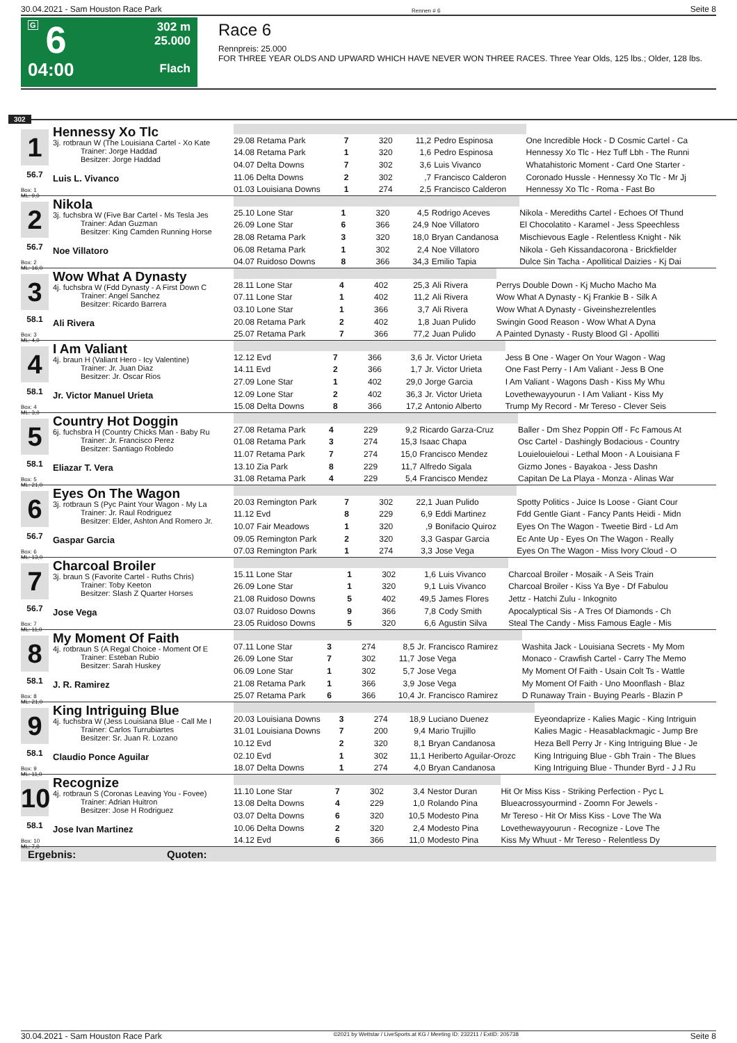30.04.2021 - Sam Houston Race Park Rennen # 6 Seite 8
G
6
04:00
302 m
25.000
Flach
Race 6
Rennpreis: 25.000
FOR THREE YEAR OLDS AND UPWARD WHICH HAVE NEVER WON THREE RACES. Three Year Olds, 125 lbs.; Older, 128 lbs.
302
1
56.7
Box: 1
ML: 9,0
Hennessy Xo Tlc
3j. rotbraun W (The Louisiana Cartel - Xo Kate
Trainer: Jorge Haddad
Besitzer: Jorge Haddad
Luis L. Vivanco
| 29.08 Retama Park | 7 | 320 | 11,2 | Pedro Espinosa | One Incredible Hock - D Cosmic Cartel - Ca |
| 14.08 Retama Park | 1 | 320 | 1,6 | Pedro Espinosa | Hennessy Xo Tlc - Hez Tuff Lbh - The Runni |
| 04.07 Delta Downs | 7 | 302 | 3,6 | Luis Vivanco | Whatahistoric Moment - Card One Starter - |
| 11.06 Delta Downs | 2 | 302 | ,7 | Francisco Calderon | Coronado Hussle - Hennessy Xo Tlc - Mr Jj |
| 01.03 Louisiana Downs | 1 | 274 | 2,5 | Francisco Calderon | Hennessy Xo Tlc - Roma - Fast Bo |
2
56.7
Box: 2
ML: 16,0
Nikola
3j. fuchsbra W (Five Bar Cartel - Ms Tesla Jes
Trainer: Adan Guzman
Besitzer: King Camden Running Horse
Noe Villatoro
| 25.10 Lone Star | 1 | 320 | 4,5 | Rodrigo Aceves | Nikola - Merediths Cartel - Echoes Of Thund |
| 26.09 Lone Star | 6 | 366 | 24,9 | Noe Villatoro | El Chocolatito - Karamel - Jess Speechless |
| 28.08 Retama Park | 3 | 320 | 18,0 | Bryan Candanosa | Mischievous Eagle - Relentless Knight - Nik |
| 06.08 Retama Park | 1 | 302 | 2,4 | Noe Villatoro | Nikola - Geh Kissandacorona - Brickfielder |
| 04.07 Ruidoso Downs | 8 | 366 | 34,3 | Emilio Tapia | Dulce Sin Tacha - Apollitical Daizies - Kj Dai |
3
58.1
Box: 3
ML: 4,0
Wow What A Dynasty
4j. fuchsbra W (Fdd Dynasty - A First Down C
Trainer: Angel Sanchez
Besitzer: Ricardo Barrera
Ali Rivera
| 28.11 Lone Star | 4 | 402 | 25,3 | Ali Rivera | Perrys Double Down - Kj Mucho Macho Ma |
| 07.11 Lone Star | 1 | 402 | 11,2 | Ali Rivera | Wow What A Dynasty - Kj Frankie B - Silk A |
| 03.10 Lone Star | 1 | 366 | 3,7 | Ali Rivera | Wow What A Dynasty - Giveinshezrelentles |
| 20.08 Retama Park | 2 | 402 | 1,8 | Juan Pulido | Swingin Good Reason - Wow What A Dyna |
| 25.07 Retama Park | 7 | 366 | 77,2 | Juan Pulido | A Painted Dynasty - Rusty Blood Gl - Apolliti |
4
58.1
Box: 4
ML: 3,0
I Am Valiant
4j. braun H (Valiant Hero - Icy Valentine)
Trainer: Jr. Juan Diaz
Besitzer: Jr. Oscar Rios
Jr. Victor Manuel Urieta
| 12.12 Evd | 7 | 366 | 3,6 | Jr. Victor Urieta | Jess B One - Wager On Your Wagon - Wag |
| 14.11 Evd | 2 | 366 | 1,7 | Jr. Victor Urieta | One Fast Perry - I Am Valiant - Jess B One |
| 27.09 Lone Star | 1 | 402 | 29,0 | Jorge Garcia | I Am Valiant - Wagons Dash - Kiss My Whu |
| 12.09 Lone Star | 2 | 402 | 36,3 | Jr. Victor Urieta | Lovethewayyourun - I Am Valiant - Kiss My |
| 15.08 Delta Downs | 8 | 366 | 17,2 | Antonio Alberto | Trump My Record - Mr Tereso - Clever Seis |
5
58.1
Box: 5
ML: 21,0
Country Hot Doggin
6j. fuchsbra H (Country Chicks Man - Baby Ru
Trainer: Jr. Francisco Perez
Besitzer: Santiago Robledo
Eliazar T. Vera
| 27.08 Retama Park | 4 | 229 | 9,2 | Ricardo Garza-Cruz | Baller - Dm Shez Poppin Off - Fc Famous At |
| 01.08 Retama Park | 3 | 274 | 15,3 | Isaac Chapa | Osc Cartel - Dashingly Bodacious - Country |
| 11.07 Retama Park | 7 | 274 | 15,0 | Francisco Mendez | Louielouieloui - Lethal Moon - A Louisiana F |
| 13.10 Zia Park | 8 | 229 | 11,7 | Alfredo Sigala | Gizmo Jones - Bayakoa - Jess Dashn |
| 31.08 Retama Park | 4 | 229 | 5,4 | Francisco Mendez | Capitan De La Playa - Monza - Alinas War |
6
56.7
Box: 6
ML: 13,0
Eyes On The Wagon
3j. rotbraun S (Pyc Paint Your Wagon - My La
Trainer: Jr. Raul Rodriguez
Besitzer: Elder, Ashton And Romero Jr.
Gaspar Garcia
| 20.03 Remington Park | 7 | 302 | 22,1 | Juan Pulido | Spotty Politics - Juice Is Loose - Giant Cour |
| 11.12 Evd | 8 | 229 | 6,9 | Eddi Martinez | Fdd Gentle Giant - Fancy Pants Heidi - Midn |
| 10.07 Fair Meadows | 1 | 320 | ,9 | Bonifacio Quiroz | Eyes On The Wagon - Tweetie Bird - Ld Am |
| 09.05 Remington Park | 2 | 320 | 3,3 | Gaspar Garcia | Ec Ante Up - Eyes On The Wagon - Really |
| 07.03 Remington Park | 1 | 274 | 3,3 | Jose Vega | Eyes On The Wagon - Miss Ivory Cloud - O |
7
56.7
Box: 7
ML: 11,0
Charcoal Broiler
3j. braun S (Favorite Cartel - Ruths Chris)
Trainer: Toby Keeton
Besitzer: Slash Z Quarter Horses
Jose Vega
| 15.11 Lone Star | 1 | 302 | 1,6 | Luis Vivanco | Charcoal Broiler - Mosaik - A Seis Train |
| 26.09 Lone Star | 1 | 320 | 9,1 | Luis Vivanco | Charcoal Broiler - Kiss Ya Bye - Df Fabulou |
| 21.08 Ruidoso Downs | 5 | 402 | 49,5 | James Flores | Jettz - Hatchi Zulu - Inkognito |
| 03.07 Ruidoso Downs | 9 | 366 | 7,8 | Cody Smith | Apocalyptical Sis - A Tres Of Diamonds - Ch |
| 23.05 Ruidoso Downs | 5 | 320 | 6,6 | Agustin Silva | Steal The Candy - Miss Famous Eagle - Mis |
8
58.1
Box: 8
ML: 21,0
My Moment Of Faith
4j. rotbraun S (A Regal Choice - Moment Of E
Trainer: Esteban Rubio
Besitzer: Sarah Huskey
J. R. Ramirez
| 07.11 Lone Star | 3 | 274 | 8,5 | Jr. Francisco Ramirez | Washita Jack - Louisiana Secrets - My Mom |
| 26.09 Lone Star | 7 | 302 | 11,7 | Jose Vega | Monaco - Crawfish Cartel - Carry The Memo |
| 06.09 Lone Star | 1 | 302 | 5,7 | Jose Vega | My Moment Of Faith - Usain Colt Ts - Wattle |
| 21.08 Retama Park | 1 | 366 | 3,9 | Jose Vega | My Moment Of Faith - Uno Moonflash - Blaz |
| 25.07 Retama Park | 6 | 366 | 10,4 | Jr. Francisco Ramirez | D Runaway Train - Buying Pearls - Blazin P |
9
58.1
Box: 9
ML: 11,0
King Intriguing Blue
4j. fuchsbra W (Jess Louisiana Blue - Call Me I
Trainer: Carlos Turrubiartes
Besitzer: Sr. Juan R. Lozano
Claudio Ponce Aguilar
| 20.03 Louisiana Downs | 3 | 274 | 18,9 | Luciano Duenez | Eyeondaprize - Kalies Magic - King Intriguin |
| 31.01 Louisiana Downs | 7 | 200 | 9,4 | Mario Trujillo | Kalies Magic - Heasablackmagic - Jump Bre |
| 10.12 Evd | 2 | 320 | 8,1 | Bryan Candanosa | Heza Bell Perry Jr - King Intriguing Blue - Je |
| 02.10 Evd | 1 | 302 | 11,1 | Heriberto Aguilar-Orozc | King Intriguing Blue - Gbh Train - The Blues |
| 18.07 Delta Downs | 1 | 274 | 4,0 | Bryan Candanosa | King Intriguing Blue - Thunder Byrd - J J Ru |
10
58.1
Box: 10
ML: 7,0
Recognize
4j. rotbraun S (Coronas Leaving You - Fovee)
Trainer: Adrian Huitron
Besitzer: Jose H Rodriguez
Jose Ivan Martinez
| 11.10 Lone Star | 7 | 302 | 3,4 | Nestor Duran | Hit Or Miss Kiss - Striking Perfection - Pyc L |
| 13.08 Delta Downs | 4 | 229 | 1,0 | Rolando Pina | Blueacrossyourmind - Zoomn For Jewels - |
| 03.07 Delta Downs | 6 | 320 | 10,5 | Modesto Pina | Mr Tereso - Hit Or Miss Kiss - Love The Wa |
| 10.06 Delta Downs | 2 | 320 | 2,4 | Modesto Pina | Lovethewayyourun - Recognize - Love The |
| 14.12 Evd | 6 | 366 | 11,0 | Modesto Pina | Kiss My Whuut - Mr Tereso - Relentless Dy |
Ergebnis: Quoten:
30.04.2021 - Sam Houston Race Park ©2021 by Wettstar / LiveSports.at KG / Meeting ID: 232211 / ExtID: 205738 Seite 8